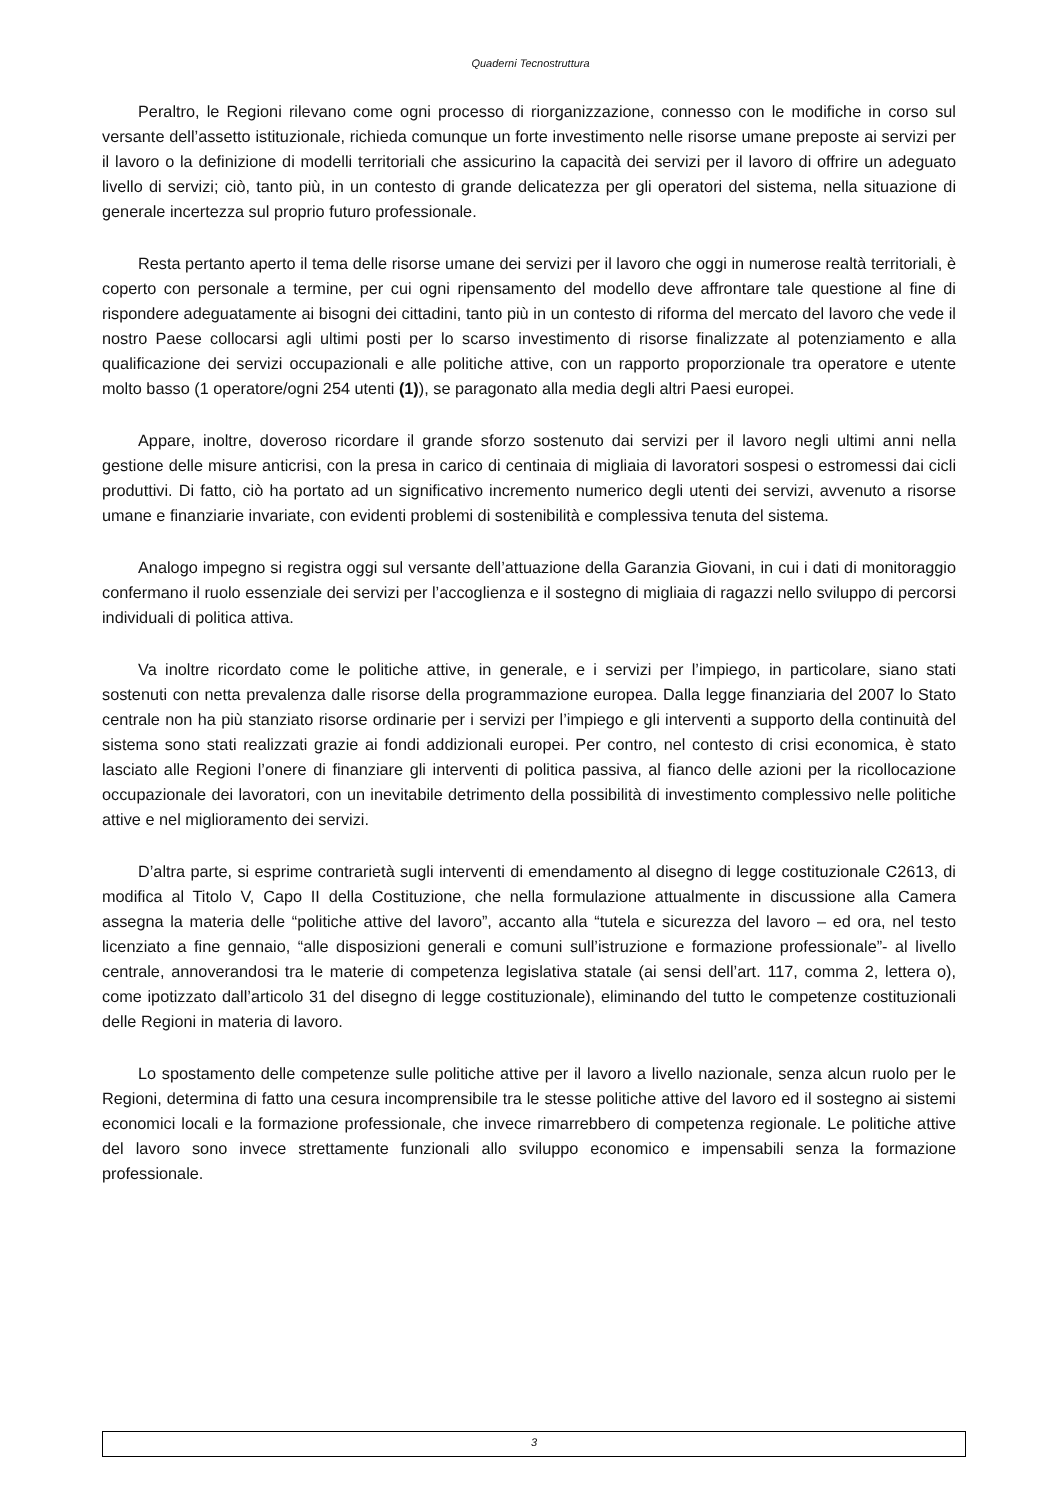Quaderni Tecnostruttura
Peraltro, le Regioni rilevano come ogni processo di riorganizzazione, connesso con le modifiche in corso sul versante dell’assetto istituzionale, richieda comunque un forte investimento nelle risorse umane preposte ai servizi per il lavoro o la definizione di modelli territoriali che assicurino la capacità dei servizi per il lavoro di offrire un adeguato livello di servizi; ciò, tanto più, in un contesto di grande delicatezza per gli operatori del sistema, nella situazione di generale incertezza sul proprio futuro professionale.
Resta pertanto aperto il tema delle risorse umane dei servizi per il lavoro che oggi in numerose realtà territoriali, è coperto con personale a termine, per cui ogni ripensamento del modello deve affrontare tale questione al fine di rispondere adeguatamente ai bisogni dei cittadini, tanto più in un contesto di riforma del mercato del lavoro che vede il nostro Paese collocarsi agli ultimi posti per lo scarso investimento di risorse finalizzate al potenziamento e alla qualificazione dei servizi occupazionali e alle politiche attive, con un rapporto proporzionale tra operatore e utente molto basso (1 operatore/ogni 254 utenti (1)), se paragonato alla media degli altri Paesi europei.
Appare, inoltre, doveroso ricordare il grande sforzo sostenuto dai servizi per il lavoro negli ultimi anni nella gestione delle misure anticrisi, con la presa in carico di centinaia di migliaia di lavoratori sospesi o estromessi dai cicli produttivi. Di fatto, ciò ha portato ad un significativo incremento numerico degli utenti dei servizi, avvenuto a risorse umane e finanziarie invariate, con evidenti problemi di sostenibilità e complessiva tenuta del sistema.
Analogo impegno si registra oggi sul versante dell’attuazione della Garanzia Giovani, in cui i dati di monitoraggio confermano il ruolo essenziale dei servizi per l’accoglienza e il sostegno di migliaia di ragazzi nello sviluppo di percorsi individuali di politica attiva.
Va inoltre ricordato come le politiche attive, in generale, e i servizi per l’impiego, in particolare, siano stati sostenuti con netta prevalenza dalle risorse della programmazione europea. Dalla legge finanziaria del 2007 lo Stato centrale non ha più stanziato risorse ordinarie per i servizi per l’impiego e gli interventi a supporto della continuità del sistema sono stati realizzati grazie ai fondi addizionali europei. Per contro, nel contesto di crisi economica, è stato lasciato alle Regioni l’onere di finanziare gli interventi di politica passiva, al fianco delle azioni per la ricollocazione occupazionale dei lavoratori, con un inevitabile detrimento della possibilità di investimento complessivo nelle politiche attive e nel miglioramento dei servizi.
D’altra parte, si esprime contrarietà sugli interventi di emendamento al disegno di legge costituzionale C2613, di modifica al Titolo V, Capo II della Costituzione, che nella formulazione attualmente in discussione alla Camera assegna la materia delle “politiche attive del lavoro”, accanto alla “tutela e sicurezza del lavoro – ed ora, nel testo licenziato a fine gennaio, “alle disposizioni generali e comuni sull’istruzione e formazione professionale”- al livello centrale, annoverandosi tra le materie di competenza legislativa statale (ai sensi dell’art. 117, comma 2, lettera o), come ipotizzato dall’articolo 31 del disegno di legge costituzionale), eliminando del tutto le competenze costituzionali delle Regioni in materia di lavoro.
Lo spostamento delle competenze sulle politiche attive per il lavoro a livello nazionale, senza alcun ruolo per le Regioni, determina di fatto una cesura incomprensibile tra le stesse politiche attive del lavoro ed il sostegno ai sistemi economici locali e la formazione professionale, che invece rimarrebbero di competenza regionale. Le politiche attive del lavoro sono invece strettamente funzionali allo sviluppo economico e impensabili senza la formazione professionale.
3